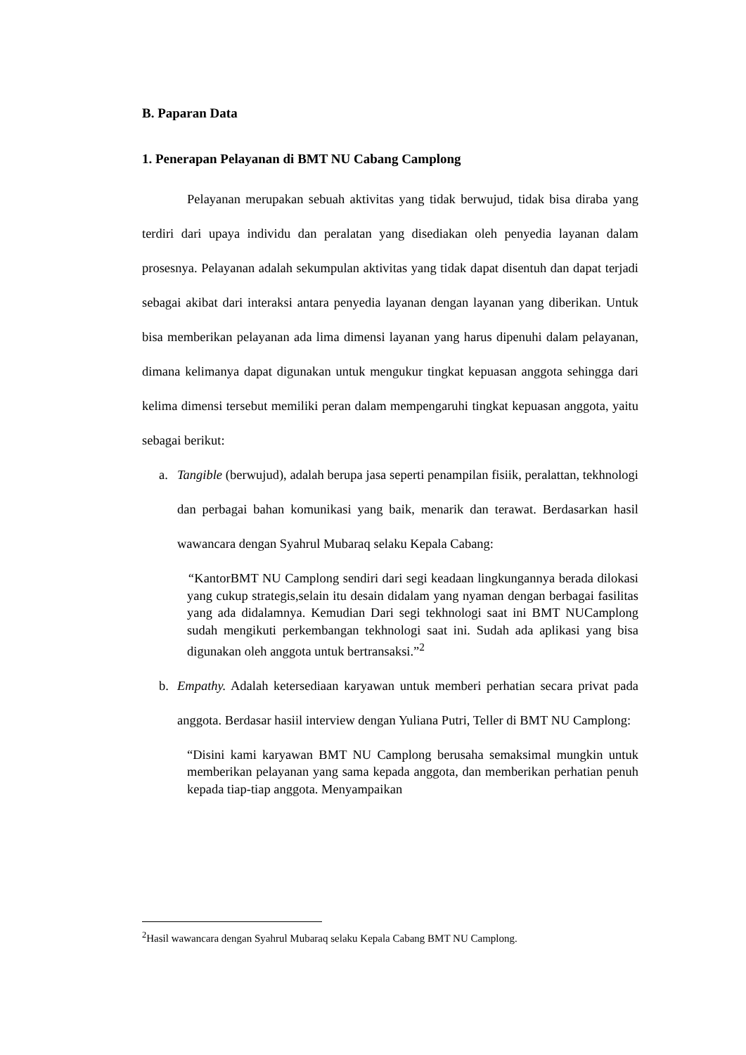B. Paparan Data
1. Penerapan Pelayanan di BMT NU Cabang Camplong
Pelayanan merupakan sebuah aktivitas yang tidak berwujud, tidak bisa diraba yang terdiri dari upaya individu dan peralatan yang disediakan oleh penyedia layanan dalam prosesnya. Pelayanan adalah sekumpulan aktivitas yang tidak dapat disentuh dan dapat terjadi sebagai akibat dari interaksi antara penyedia layanan dengan layanan yang diberikan. Untuk bisa memberikan pelayanan ada lima dimensi layanan yang harus dipenuhi dalam pelayanan, dimana kelimanya dapat digunakan untuk mengukur tingkat kepuasan anggota sehingga dari kelima dimensi tersebut memiliki peran dalam mempengaruhi tingkat kepuasan anggota, yaitu sebagai berikut:
a. Tangible (berwujud), adalah berupa jasa seperti penampilan fisiik, peralattan, tekhnologi dan perbagai bahan komunikasi yang baik, menarik dan terawat. Berdasarkan hasil wawancara dengan Syahrul Mubaraq selaku Kepala Cabang:
“KantorBMT NU Camplong sendiri dari segi keadaan lingkungannya berada dilokasi yang cukup strategis,selain itu desain didalam yang nyaman dengan berbagai fasilitas yang ada didalamnya. Kemudian Dari segi tekhnologi saat ini BMT NUCamplong sudah mengikuti perkembangan tekhnologi saat ini. Sudah ada aplikasi yang bisa digunakan oleh anggota untuk bertransaksi.”<sup>2</sup>
b. Empathy. Adalah ketersediaan karyawan untuk memberi perhatian secara privat pada anggota. Berdasar hasiil interview dengan Yuliana Putri, Teller di BMT NU Camplong:
“Disini kami karyawan BMT NU Camplong berusaha semaksimal mungkin untuk memberikan pelayanan yang sama kepada anggota, dan memberikan perhatian penuh kepada tiap-tiap anggota. Menyampaikan
<sup>2</sup> Hasil wawancara dengan Syahrul Mubaraq selaku Kepala Cabang BMT NU Camplong.